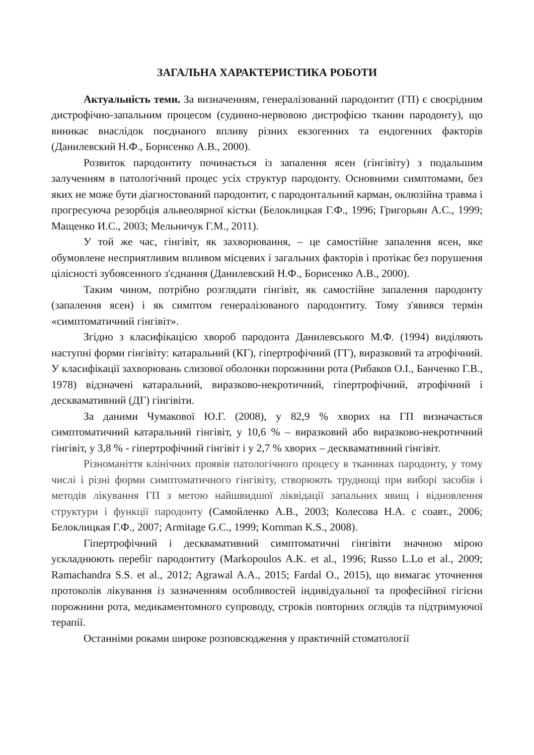ЗАГАЛЬНА ХАРАКТЕРИСТИКА РОБОТИ
Актуальність теми. За визначенням, генералізований пародонтит (ГП) є своєрідним дистрофічно-запальним процесом (судинно-нервовою дистрофією тканин пародонту), що виникає внаслідок поєднаного впливу різних екзогенних та ендогенних факторів (Данилевский Н.Ф., Борисенко А.В., 2000).
Розвиток пародонтиту починається із запалення ясен (гінгівіту) з подальшим залученням в патологічний процес усіх структур пародонту. Основними симптомами, без яких не може бути діагностований пародонтит, є пародонтальний карман, оклюзійна травма і прогресуюча резорбція альвеолярної кістки (Белоклицкая Г.Ф., 1996; Григорьян А.С., 1999; Мащенко И.С., 2003; Мельничук Г.М., 2011).
У той же час, гінгівіт, як захворювання, – це самостійне запалення ясен, яке обумовлене несприятливим впливом місцевих і загальних факторів і протікає без порушення цілісності зубоясенного з'єднання (Данилевский Н.Ф., Борисенко А.В., 2000).
Таким чином, потрібно розглядати гінгівіт, як самостійне запалення пародонту (запалення ясен) і як симптом генералізованого пародонтиту. Тому з'явився термін «симптоматичний гінгівіт».
Згідно з класифікацією хвороб пародонта Данилевського М.Ф. (1994) виділяють наступні форми гінгівіту: катаральний (КГ), гіпертрофічний (ГГ), виразковий та атрофічний. У класифікації захворювань слизової оболонки порожнини рота (Рибаков О.І., Банченко Г.В., 1978) відзначені катаральний, виразково-некротичний, гіпертрофічний, атрофічний і десквамативний (ДГ) гінгівіти.
За даними Чумакової Ю.Г. (2008), у 82,9 % хворих на ГП визначається симптоматичний катаральний гінгівіт, у 10,6 % – виразковий або виразково-некротичний гінгівіт, у 3,8 % - гіпертрофічний гінгівіт і у 2,7 % хворих – десквамативний гінгівіт.
Різноманіття клінічних проявів патологічного процесу в тканинах пародонту, у тому числі і різні форми симптоматичного гінгівіту, створюють труднощі при виборі засобів і методів лікування ГП з метою найшвидшої ліквідації запальних явищ і відновлення структури і функції пародонту (Самойленко А.В., 2003; Колесова Н.А. с соавт., 2006; Белоклицкая Г.Ф., 2007; Armitage G.C., 1999; Kornman K.S., 2008).
Гіпертрофічний і десквамативний симптоматичні гінгівіти значною мірою ускладнюють перебіг пародонтиту (Markopoulos A.K. et al., 1996; Russo L.Lo et al., 2009; Ramachandra S.S. et al., 2012; Agrawal A.A., 2015; Fardal O., 2015), що вимагає уточнення протоколів лікування із зазначенням особливостей індивідуальної та професійної гігієни порожнини рота, медикаментомного супроводу, строків повторних оглядів та підтримуючої терапії.
Останніми роками широке розповсюдження у практичній стоматології